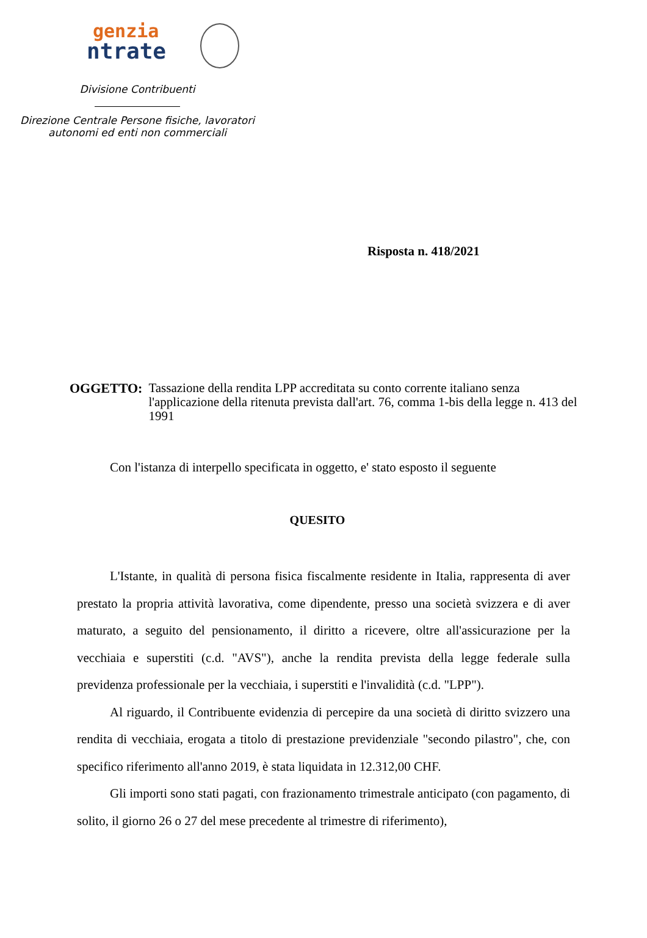genzia
ntrate
Divisione Contribuenti
Direzione Centrale Persone fisiche, lavoratori
autonomi ed enti non commerciali
Risposta n. 418/2021
OGGETTO: Tassazione della rendita LPP accreditata su conto corrente italiano senza l'applicazione della ritenuta prevista dall'art. 76, comma 1-bis della legge n. 413 del 1991
Con l'istanza di interpello specificata in oggetto, e' stato esposto il seguente
QUESITO
L'Istante, in qualità di persona fisica fiscalmente residente in Italia, rappresenta di aver prestato la propria attività lavorativa, come dipendente, presso una società svizzera e di aver maturato, a seguito del pensionamento, il diritto a ricevere, oltre all'assicurazione per la vecchiaia e superstiti (c.d. "AVS"), anche la rendita prevista della legge federale sulla previdenza professionale per la vecchiaia, i superstiti e l'invalidità (c.d. "LPP").
Al riguardo, il Contribuente evidenzia di percepire da una società di diritto svizzero una rendita di vecchiaia, erogata a titolo di prestazione previdenziale "secondo pilastro", che, con specifico riferimento all'anno 2019, è stata liquidata in 12.312,00 CHF.
Gli importi sono stati pagati, con frazionamento trimestrale anticipato (con pagamento, di solito, il giorno 26 o 27 del mese precedente al trimestre di riferimento),